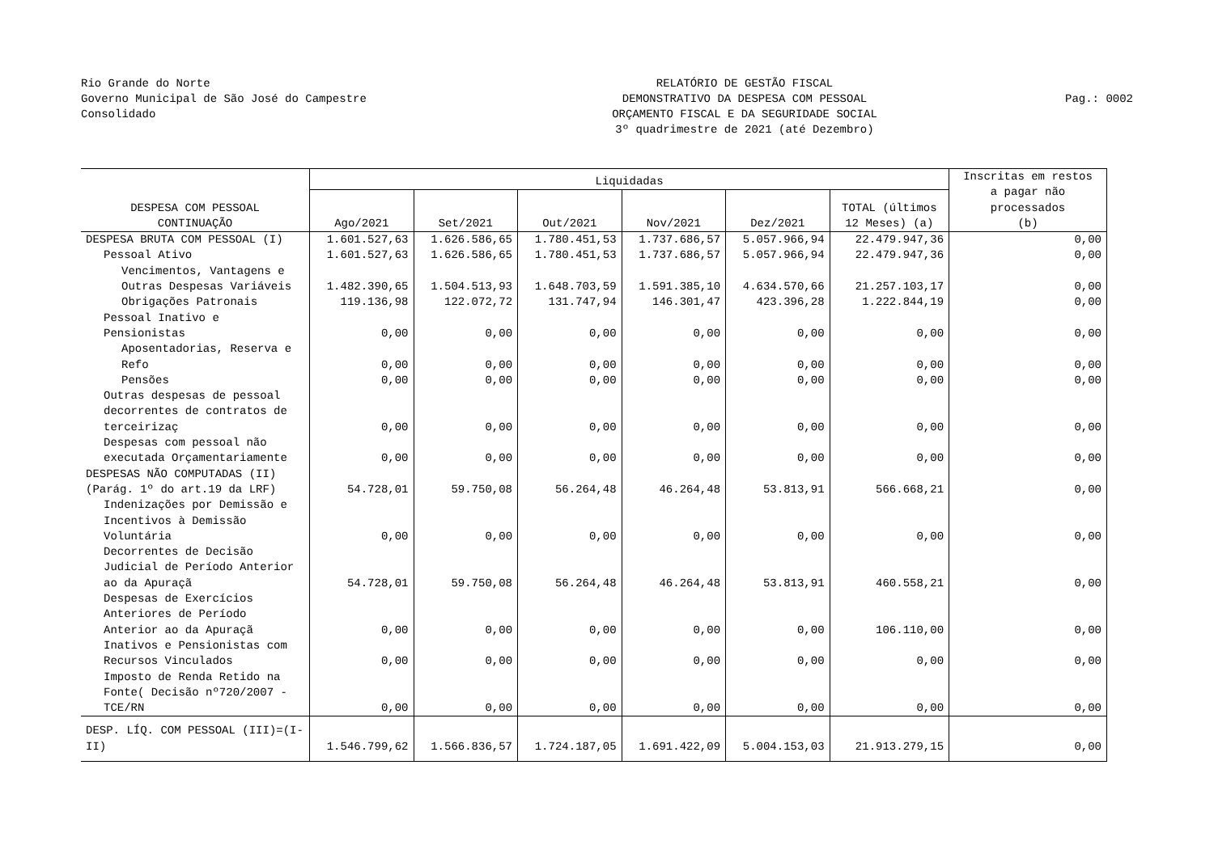Rio Grande do Norte
Governo Municipal de São José do Campestre
Consolidado
RELATÓRIO DE GESTÃO FISCAL
DEMONSTRATIVO DA DESPESA COM PESSOAL
ORÇAMENTO FISCAL E DA SEGURIDADE SOCIAL
3º quadrimestre de 2021 (até Dezembro)
Pag.: 0002
| DESPESA COM PESSOAL CONTINUAÇÃO | Liquidadas | | | | | | Inscritas em restos a pagar não processados (b) |
| --- | --- | --- | --- | --- | --- | --- | --- |
| | Ago/2021 | Set/2021 | Out/2021 | Nov/2021 | Dez/2021 | TOTAL (últimos 12 Meses) (a) | |
| DESPESA BRUTA COM PESSOAL (I) | 1.601.527,63 | 1.626.586,65 | 1.780.451,53 | 1.737.686,57 | 5.057.966,94 | 22.479.947,36 | 0,00 |
| Pessoal Ativo | 1.601.527,63 | 1.626.586,65 | 1.780.451,53 | 1.737.686,57 | 5.057.966,94 | 22.479.947,36 | 0,00 |
| Vencimentos, Vantagens e Outras Despesas Variáveis | 1.482.390,65 | 1.504.513,93 | 1.648.703,59 | 1.591.385,10 | 4.634.570,66 | 21.257.103,17 | 0,00 |
| Obrigações Patronais | 119.136,98 | 122.072,72 | 131.747,94 | 146.301,47 | 423.396,28 | 1.222.844,19 | 0,00 |
| Pessoal Inativo e Pensionistas | 0,00 | 0,00 | 0,00 | 0,00 | 0,00 | 0,00 | 0,00 |
| Aposentadorias, Reserva e Refo | 0,00 | 0,00 | 0,00 | 0,00 | 0,00 | 0,00 | 0,00 |
| Pensões | 0,00 | 0,00 | 0,00 | 0,00 | 0,00 | 0,00 | 0,00 |
| Outras despesas de pessoal decorrentes de contratos de terceirizaç | 0,00 | 0,00 | 0,00 | 0,00 | 0,00 | 0,00 | 0,00 |
| Despesas com pessoal não executada Orçamentariamente | 0,00 | 0,00 | 0,00 | 0,00 | 0,00 | 0,00 | 0,00 |
| DESPESAS NÃO COMPUTADAS (II) (Parág. 1º do art.19 da LRF) | 54.728,01 | 59.750,08 | 56.264,48 | 46.264,48 | 53.813,91 | 566.668,21 | 0,00 |
| Indenizações por Demissão e Incentivos à Demissão Voluntária | 0,00 | 0,00 | 0,00 | 0,00 | 0,00 | 0,00 | 0,00 |
| Decorrentes de Decisão Judicial de Período Anterior ao da Apuraçã | 54.728,01 | 59.750,08 | 56.264,48 | 46.264,48 | 53.813,91 | 460.558,21 | 0,00 |
| Despesas de Exercícios Anteriores de Período Anterior ao da Apuraçã | 0,00 | 0,00 | 0,00 | 0,00 | 0,00 | 106.110,00 | 0,00 |
| Inativos e Pensionistas com Recursos Vinculados | 0,00 | 0,00 | 0,00 | 0,00 | 0,00 | 0,00 | 0,00 |
| Imposto de Renda Retido na Fonte( Decisão nº720/2007 - TCE/RN | 0,00 | 0,00 | 0,00 | 0,00 | 0,00 | 0,00 | 0,00 |
| DESP. LÍQ. COM PESSOAL (III)=(I-II) | 1.546.799,62 | 1.566.836,57 | 1.724.187,05 | 1.691.422,09 | 5.004.153,03 | 21.913.279,15 | 0,00 |